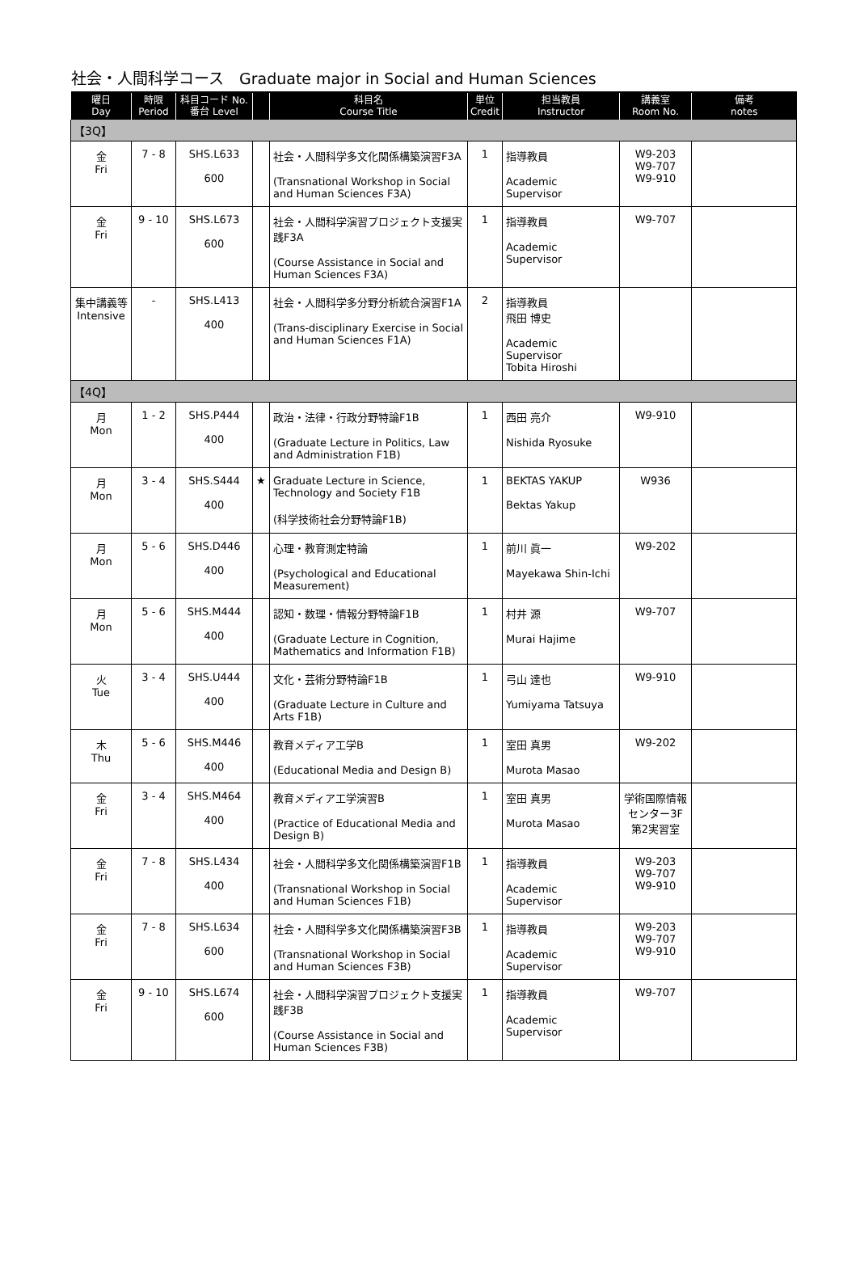社会・人間科学コース　Graduate major in Social and Human Sciences
| 曜日 Day | 時限 Period | 科目コード No. 番台 Level | | 科目名 Course Title | 単位 Credit | 担当教員 Instructor | 講義室 Room No. | 備考 notes |
| --- | --- | --- | --- | --- | --- | --- | --- | --- |
| 【3Q】 | | | | | | | | |
| 金 Fri | 7 - 8 | SHS.L633 600 | | 社会・人間科学多文化関係構築演習F3A (Transnational Workshop in Social and Human Sciences F3A) | 1 | 指導教員 Academic Supervisor | W9-203 W9-707 W9-910 | |
| 金 Fri | 9 - 10 | SHS.L673 600 | | 社会・人間科学演習プロジェクト支援実践F3A (Course Assistance in Social and Human Sciences F3A) | 1 | 指導教員 Academic Supervisor | W9-707 | |
| 集中講義等 Intensive | - | SHS.L413 400 | | 社会・人間科学多分野分析統合演習F1A (Trans-disciplinary Exercise in Social and Human Sciences F1A) | 2 | 指導教員 飛田 博史 Academic Supervisor Tobita Hiroshi | | |
| 【4Q】 | | | | | | | | |
| 月 Mon | 1 - 2 | SHS.P444 400 | | 政治・法律・行政分野特論F1B (Graduate Lecture in Politics, Law and Administration F1B) | 1 | 西田 亮介 Nishida Ryosuke | W9-910 | |
| 月 Mon | 3 - 4 | SHS.S444 400 | ★ | Graduate Lecture in Science, Technology and Society F1B (科学技術社会分野特論F1B) | 1 | BEKTAS YAKUP Bektas Yakup | W936 | |
| 月 Mon | 5 - 6 | SHS.D446 400 | | 心理・教育測定特論 (Psychological and Educational Measurement) | 1 | 前川 眞一 Mayekawa Shin-Ichi | W9-202 | |
| 月 Mon | 5 - 6 | SHS.M444 400 | | 認知・数理・情報分野特論F1B (Graduate Lecture in Cognition, Mathematics and Information F1B) | 1 | 村井 源 Murai Hajime | W9-707 | |
| 火 Tue | 3 - 4 | SHS.U444 400 | | 文化・芸術分野特論F1B (Graduate Lecture in Culture and Arts F1B) | 1 | 弓山 達也 Yumiyama Tatsuya | W9-910 | |
| 木 Thu | 5 - 6 | SHS.M446 400 | | 教育メディア工学B (Educational Media and Design B) | 1 | 室田 真男 Murota Masao | W9-202 | |
| 金 Fri | 3 - 4 | SHS.M464 400 | | 教育メディア工学演習B (Practice of Educational Media and Design B) | 1 | 室田 真男 Murota Masao | 学術国際情報センター3F第2実習室 | |
| 金 Fri | 7 - 8 | SHS.L434 400 | | 社会・人間科学多文化関係構築演習F1B (Transnational Workshop in Social and Human Sciences F1B) | 1 | 指導教員 Academic Supervisor | W9-203 W9-707 W9-910 | |
| 金 Fri | 7 - 8 | SHS.L634 600 | | 社会・人間科学多文化関係構築演習F3B (Transnational Workshop in Social and Human Sciences F3B) | 1 | 指導教員 Academic Supervisor | W9-203 W9-707 W9-910 | |
| 金 Fri | 9 - 10 | SHS.L674 600 | | 社会・人間科学演習プロジェクト支援実践F3B (Course Assistance in Social and Human Sciences F3B) | 1 | 指導教員 Academic Supervisor | W9-707 | |